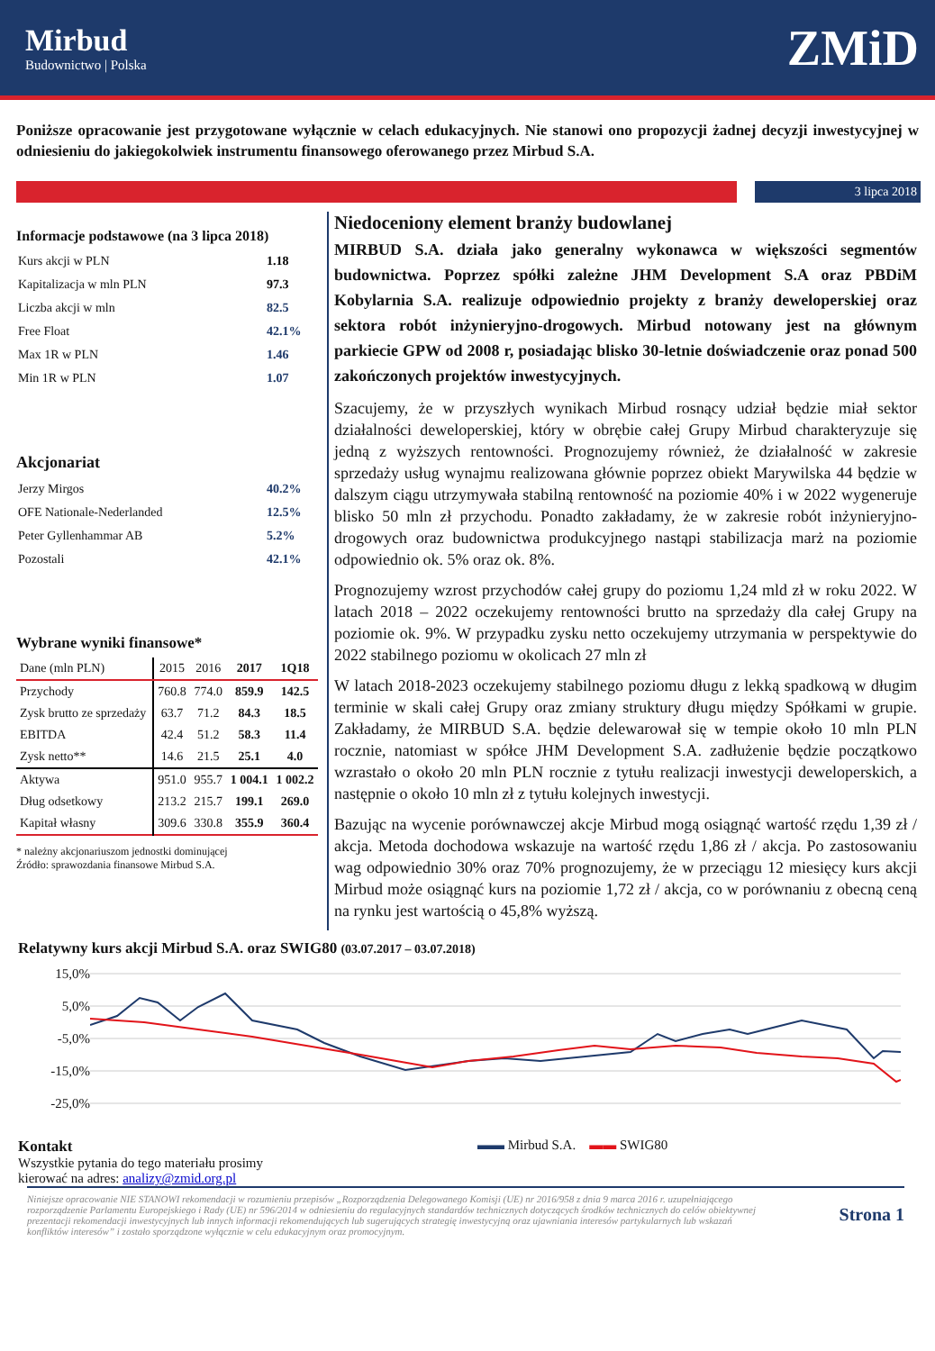Mirbud
Budownictwo | Polska
ZMiD
Poniższe opracowanie jest przygotowane wyłącznie w celach edukacyjnych. Nie stanowi ono propozycji żadnej decyzji inwestycyjnej w odniesieniu do jakiegokolwiek instrumentu finansowego oferowanego przez Mirbud S.A.
3 lipca 2018
Informacje podstawowe (na 3 lipca 2018)
Kurs akcji w PLN 1.18
Kapitalizacja w mln PLN 97.3
Liczba akcji w mln 82.5
Free Float 42.1%
Max 1R w PLN 1.46
Min 1R w PLN 1.07
Akcjonariat
Jerzy Mirgos 40.2%
OFE Nationale-Nederlanded 12.5%
Peter Gyllenhammar AB 5.2%
Pozostali 42.1%
Wybrane wyniki finansowe*
| Dane (mln PLN) | 2015 | 2016 | 2017 | 1Q18 |
| --- | --- | --- | --- | --- |
| Przychody | 760.8 | 774.0 | 859.9 | 142.5 |
| Zysk brutto ze sprzedaży | 63.7 | 71.2 | 84.3 | 18.5 |
| EBITDA | 42.4 | 51.2 | 58.3 | 11.4 |
| Zysk netto** | 14.6 | 21.5 | 25.1 | 4.0 |
| Aktywa | 951.0 | 955.7 | 1 004.1 | 1 002.2 |
| Dług odsetkowy | 213.2 | 215.7 | 199.1 | 269.0 |
| Kapitał własny | 309.6 | 330.8 | 355.9 | 360.4 |
* należny akcjonariuszom jednostki dominującej
Źródło: sprawozdania finansowe Mirbud S.A.
Niedoceniony element branży budowlanej
MIRBUD S.A. działa jako generalny wykonawca w większości segmentów budownictwa. Poprzez spółki zależne JHM Development S.A oraz PBDiM Kobylarnia S.A. realizuje odpowiednio projekty z branży deweloperskiej oraz sektora robót inżynieryjno-drogowych. Mirbud notowany jest na głównym parkiecie GPW od 2008 r, posiadając blisko 30-letnie doświadczenie oraz ponad 500 zakończonych projektów inwestycyjnych.
Szacujemy, że w przyszłych wynikach Mirbud rosnący udział będzie miał sektor działalności deweloperskiej, który w obrębie całej Grupy Mirbud charakteryzuje się jedną z wyższych rentowności. Prognozujemy również, że działalność w zakresie sprzedaży usług wynajmu realizowana głównie poprzez obiekt Marywilska 44 będzie w dalszym ciągu utrzymywała stabilną rentowność na poziomie 40% i w 2022 wygeneruje blisko 50 mln zł przychodu. Ponadto zakładamy, że w zakresie robót inżynieryjno-drogowych oraz budownictwa produkcyjnego nastąpi stabilizacja marż na poziomie odpowiednio ok. 5% oraz ok. 8%.
Prognozujemy wzrost przychodów całej grupy do poziomu 1,24 mld zł w roku 2022. W latach 2018 – 2022 oczekujemy rentowności brutto na sprzedaży dla całej Grupy na poziomie ok. 9%. W przypadku zysku netto oczekujemy utrzymania w perspektywie do 2022 stabilnego poziomu w okolicach 27 mln zł
W latach 2018-2023 oczekujemy stabilnego poziomu długu z lekką spadkową w długim terminie w skali całej Grupy oraz zmiany struktury długu między Spółkami w grupie. Zakładamy, że MIRBUD S.A. będzie delewarował się w tempie około 10 mln PLN rocznie, natomiast w spółce JHM Development S.A. zadłużenie będzie początkowo wzrastało o około 20 mln PLN rocznie z tytułu realizacji inwestycji deweloperskich, a następnie o około 10 mln zł z tytułu kolejnych inwestycji.
Bazując na wycenie porównawczej akcje Mirbud mogą osiągnąć wartość rzędu 1,39 zł / akcja. Metoda dochodowa wskazuje na wartość rzędu 1,86 zł / akcja. Po zastosowaniu wag odpowiednio 30% oraz 70% prognozujemy, że w przeciągu 12 miesięcy kurs akcji Mirbud może osiągnąć kurs na poziomie 1,72 zł / akcja, co w porównaniu z obecną ceną na rynku jest wartością o 45,8% wyższą.
Relatywny kurs akcji Mirbud S.A. oraz SWIG80 (03.07.2017 – 03.07.2018)
15,0%
5,0%
-5,0%
-15,0%
-25,0%
Kontakt
Wszystkie pytania do tego materiału prosimy kierować na adres: analizy@zmid.org.pl
▬▬ Mirbud S.A. ▬▬ SWIG80
Niniejsze opracowanie NIE STANOWI rekomendacji w rozumieniu przepisów „Rozporządzenia Delegowanego Komisji (UE) nr 2016/958 z dnia 9 marca 2016 r. uzupełniającego rozporządzenie Parlamentu Europejskiego i Rady (UE) nr 596/2014 w odniesieniu do regulacyjnych standardów technicznych dotyczących środków technicznych do celów obiektywnej prezentacji rekomendacji inwestycyjnych lub innych informacji rekomendujących lub sugerujących strategię inwestycyjną oraz ujawniania interesów partykularnych lub wskazań konfliktów interesów” i zostało sporządzone wyłącznie w celu edukacyjnym oraz promocyjnym.
Strona 1